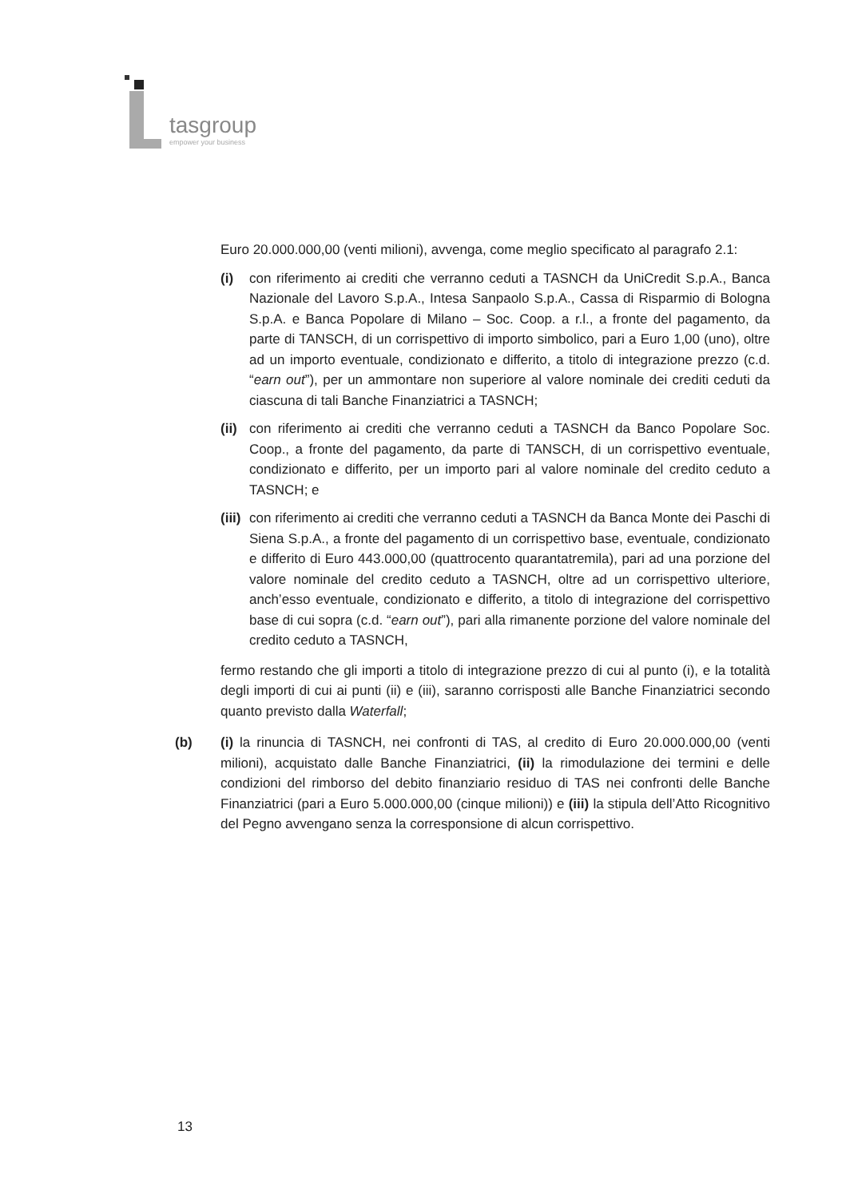tasgroup
empower your business
Euro 20.000.000,00 (venti milioni), avvenga, come meglio specificato al paragrafo 2.1:
(i) con riferimento ai crediti che verranno ceduti a TASNCH da UniCredit S.p.A., Banca Nazionale del Lavoro S.p.A., Intesa Sanpaolo S.p.A., Cassa di Risparmio di Bologna S.p.A. e Banca Popolare di Milano – Soc. Coop. a r.l., a fronte del pagamento, da parte di TANSCH, di un corrispettivo di importo simbolico, pari a Euro 1,00 (uno), oltre ad un importo eventuale, condizionato e differito, a titolo di integrazione prezzo (c.d. “earn out”), per un ammontare non superiore al valore nominale dei crediti ceduti da ciascuna di tali Banche Finanziatrici a TASNCH;
(ii) con riferimento ai crediti che verranno ceduti a TASNCH da Banco Popolare Soc. Coop., a fronte del pagamento, da parte di TANSCH, di un corrispettivo eventuale, condizionato e differito, per un importo pari al valore nominale del credito ceduto a TASNCH; e
(iii) con riferimento ai crediti che verranno ceduti a TASNCH da Banca Monte dei Paschi di Siena S.p.A., a fronte del pagamento di un corrispettivo base, eventuale, condizionato e differito di Euro 443.000,00 (quattrocento quarantatremila), pari ad una porzione del valore nominale del credito ceduto a TASNCH, oltre ad un corrispettivo ulteriore, anch’esso eventuale, condizionato e differito, a titolo di integrazione del corrispettivo base di cui sopra (c.d. “earn out”), pari alla rimanente porzione del valore nominale del credito ceduto a TASNCH,
fermo restando che gli importi a titolo di integrazione prezzo di cui al punto (i), e la totalità degli importi di cui ai punti (ii) e (iii), saranno corrisposti alle Banche Finanziatrici secondo quanto previsto dalla Waterfall;
(b) (i) la rinuncia di TASNCH, nei confronti di TAS, al credito di Euro 20.000.000,00 (venti milioni), acquistato dalle Banche Finanziatrici, (ii) la rimodulazione dei termini e delle condizioni del rimborso del debito finanziario residuo di TAS nei confronti delle Banche Finanziatrici (pari a Euro 5.000.000,00 (cinque milioni)) e (iii) la stipula dell’Atto Ricognitivo del Pegno avvengano senza la corresponsione di alcun corrispettivo.
13